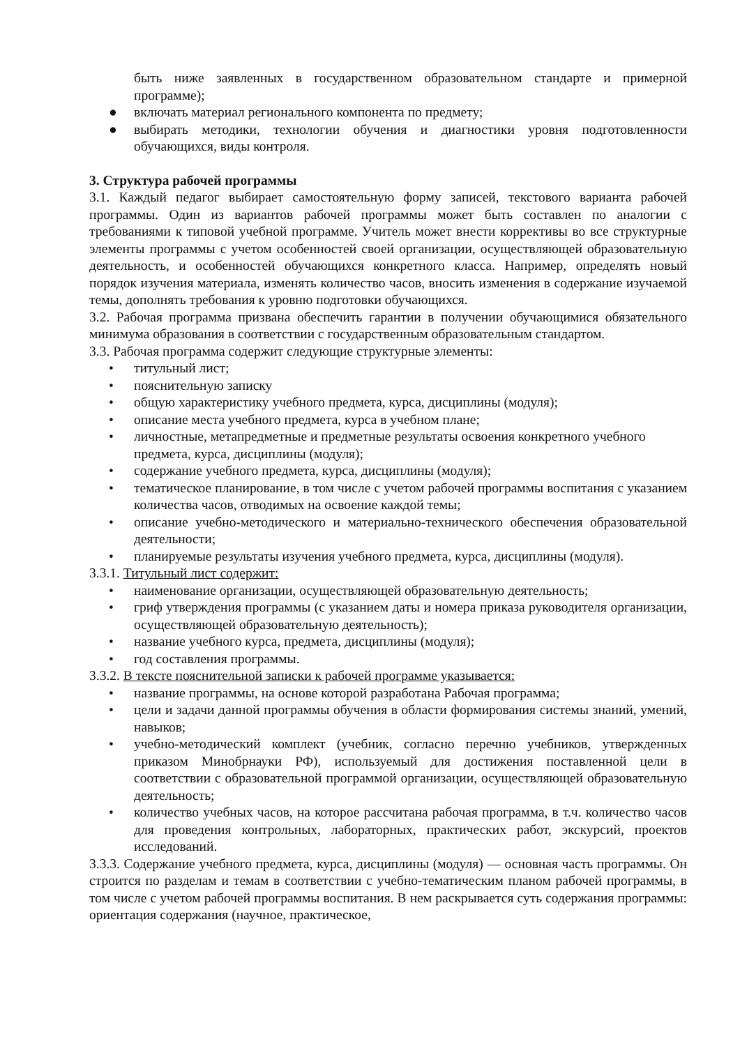быть ниже заявленных в государственном образовательном стандарте и примерной программе);
● включать материал регионального компонента по предмету;
● выбирать методики, технологии обучения и диагностики уровня подготовленности обучающихся, виды контроля.
3. Структура рабочей программы
3.1. Каждый педагог выбирает самостоятельную форму записей, текстового варианта рабочей программы. Один из вариантов рабочей программы может быть составлен по аналогии с требованиями к типовой учебной программе. Учитель может внести коррективы во все структурные элементы программы с учетом особенностей своей организации, осуществляющей образовательную деятельность, и особенностей обучающихся конкретного класса. Например, определять новый порядок изучения материала, изменять количество часов, вносить изменения в содержание изучаемой темы, дополнять требования к уровню подготовки обучающихся.
3.2. Рабочая программа призвана обеспечить гарантии в получении обучающимися обязательного минимума образования в соответствии с государственным образовательным стандартом.
3.3. Рабочая программа содержит следующие структурные элементы:
• титульный лист;
• пояснительную записку
• общую характеристику учебного предмета, курса, дисциплины (модуля);
• описание места учебного предмета, курса в учебном плане;
• личностные, метапредметные и предметные результаты освоения конкретного учебного предмета, курса, дисциплины (модуля);
• содержание учебного предмета, курса, дисциплины (модуля);
• тематическое планирование, в том числе с учетом рабочей программы воспитания с указанием количества часов, отводимых на освоение каждой темы;
• описание учебно-методического и материально-технического обеспечения образовательной деятельности;
• планируемые результаты изучения учебного предмета, курса, дисциплины (модуля).
3.3.1. Титульный лист содержит:
• наименование организации, осуществляющей образовательную деятельность;
• гриф утверждения программы (с указанием даты и номера приказа руководителя организации, осуществляющей образовательную деятельность);
• название учебного курса, предмета, дисциплины (модуля);
• год составления программы.
3.3.2. В тексте пояснительной записки к рабочей программе указывается:
• название программы, на основе которой разработана Рабочая программа;
• цели и задачи данной программы обучения в области формирования системы знаний, умений, навыков;
• учебно-методический комплект (учебник, согласно перечню учебников, утвержденных приказом Минобрнауки РФ), используемый для достижения поставленной цели в соответствии с образовательной программой организации, осуществляющей образовательную деятельность;
• количество учебных часов, на которое рассчитана рабочая программа, в т.ч. количество часов для проведения контрольных, лабораторных, практических работ, экскурсий, проектов исследований.
3.3.3. Содержание учебного предмета, курса, дисциплины (модуля) — основная часть программы. Он строится по разделам и темам в соответствии с учебно-тематическим планом рабочей программы, в том числе с учетом рабочей программы воспитания. В нем раскрывается суть содержания программы: ориентация содержания (научное, практическое,